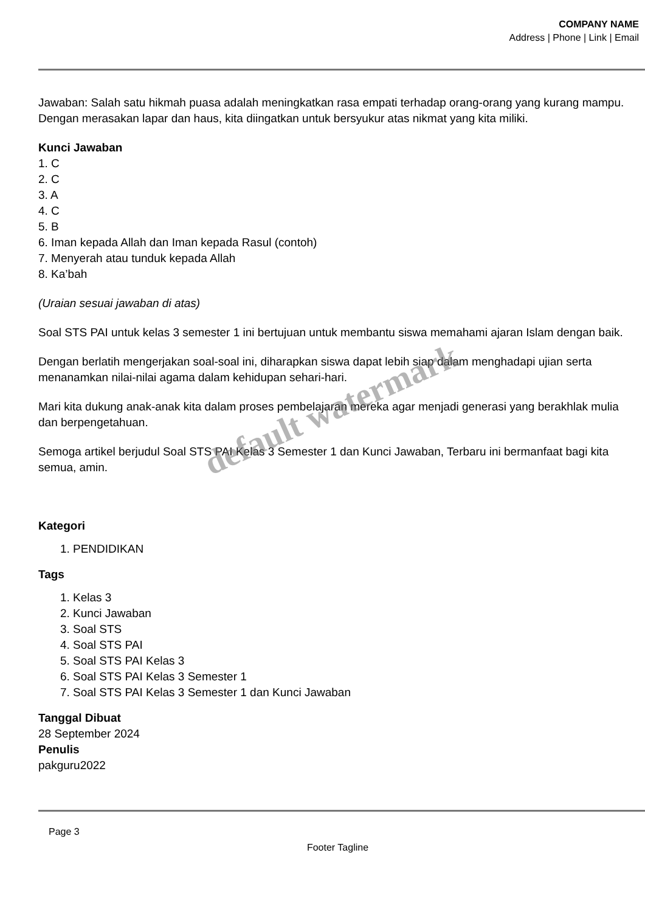COMPANY NAME
Address | Phone | Link | Email
Jawaban: Salah satu hikmah puasa adalah meningkatkan rasa empati terhadap orang-orang yang kurang mampu. Dengan merasakan lapar dan haus, kita diingatkan untuk bersyukur atas nikmat yang kita miliki.
Kunci Jawaban
1. C
2. C
3. A
4. C
5. B
6. Iman kepada Allah dan Iman kepada Rasul (contoh)
7. Menyerah atau tunduk kepada Allah
8. Ka’bah
(Uraian sesuai jawaban di atas)
Soal STS PAI untuk kelas 3 semester 1 ini bertujuan untuk membantu siswa memahami ajaran Islam dengan baik.
Dengan berlatih mengerjakan soal-soal ini, diharapkan siswa dapat lebih siap dalam menghadapi ujian serta menanamkan nilai-nilai agama dalam kehidupan sehari-hari.
Mari kita dukung anak-anak kita dalam proses pembelajaran mereka agar menjadi generasi yang berakhlak mulia dan berpengetahuan.
Semoga artikel berjudul Soal STS PAI Kelas 3 Semester 1 dan Kunci Jawaban, Terbaru ini bermanfaat bagi kita semua, amin.
Kategori
1. PENDIDIKAN
Tags
1. Kelas 3
2. Kunci Jawaban
3. Soal STS
4. Soal STS PAI
5. Soal STS PAI Kelas 3
6. Soal STS PAI Kelas 3 Semester 1
7. Soal STS PAI Kelas 3 Semester 1 dan Kunci Jawaban
Tanggal Dibuat
28 September 2024
Penulis
pakguru2022
default watermark
Page 3
Footer Tagline